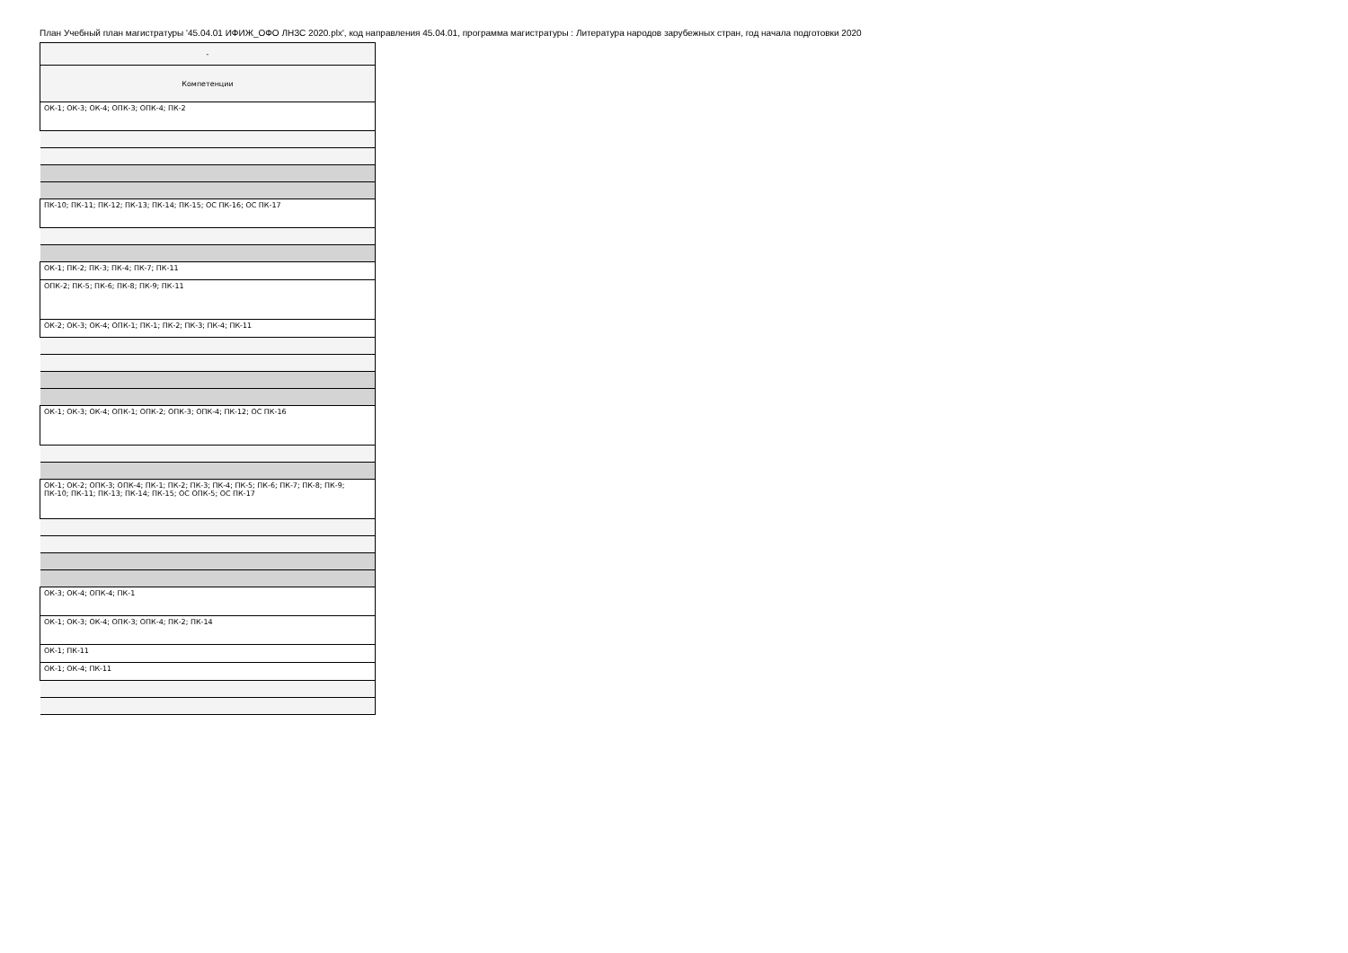План Учебный план магистратуры '45.04.01 ИФИЖ_ОФО ЛНЗС 2020.plx', код направления 45.04.01, программа магистратуры : Литература народов зарубежных стран, год начала подготовки 2020
| - |
| --- |
| Компетенции |
| ОК-1; ОК-3; ОК-4; ОПК-3; ОПК-4; ПК-2 |
| ПК-10; ПК-11; ПК-12; ПК-13; ПК-14; ПК-15; ОС ПК-16; ОС ПК-17 |
| ОК-1; ПК-2; ПК-3; ПК-4; ПК-7; ПК-11 |
| ОПК-2; ПК-5; ПК-6; ПК-8; ПК-9; ПК-11 |
| ОК-2; ОК-3; ОК-4; ОПК-1; ПК-1; ПК-2; ПК-3; ПК-4; ПК-11 |
| ОК-1; ОК-3; ОК-4; ОПК-1; ОПК-2; ОПК-3; ОПК-4; ПК-12; ОС ПК-16 |
| ОК-1; ОК-2; ОПК-3; ОПК-4; ПК-1; ПК-2; ПК-3; ПК-4; ПК-5; ПК-6; ПК-7; ПК-8; ПК-9; ПК-10; ПК-11; ПК-13; ПК-14; ПК-15; ОС ОПК-5; ОС ПК-17 |
| ОК-3; ОК-4; ОПК-4; ПК-1 |
| ОК-1; ОК-3; ОК-4; ОПК-3; ОПК-4; ПК-2; ПК-14 |
| ОК-1; ПК-11 |
| ОК-1; ОК-4; ПК-11 |